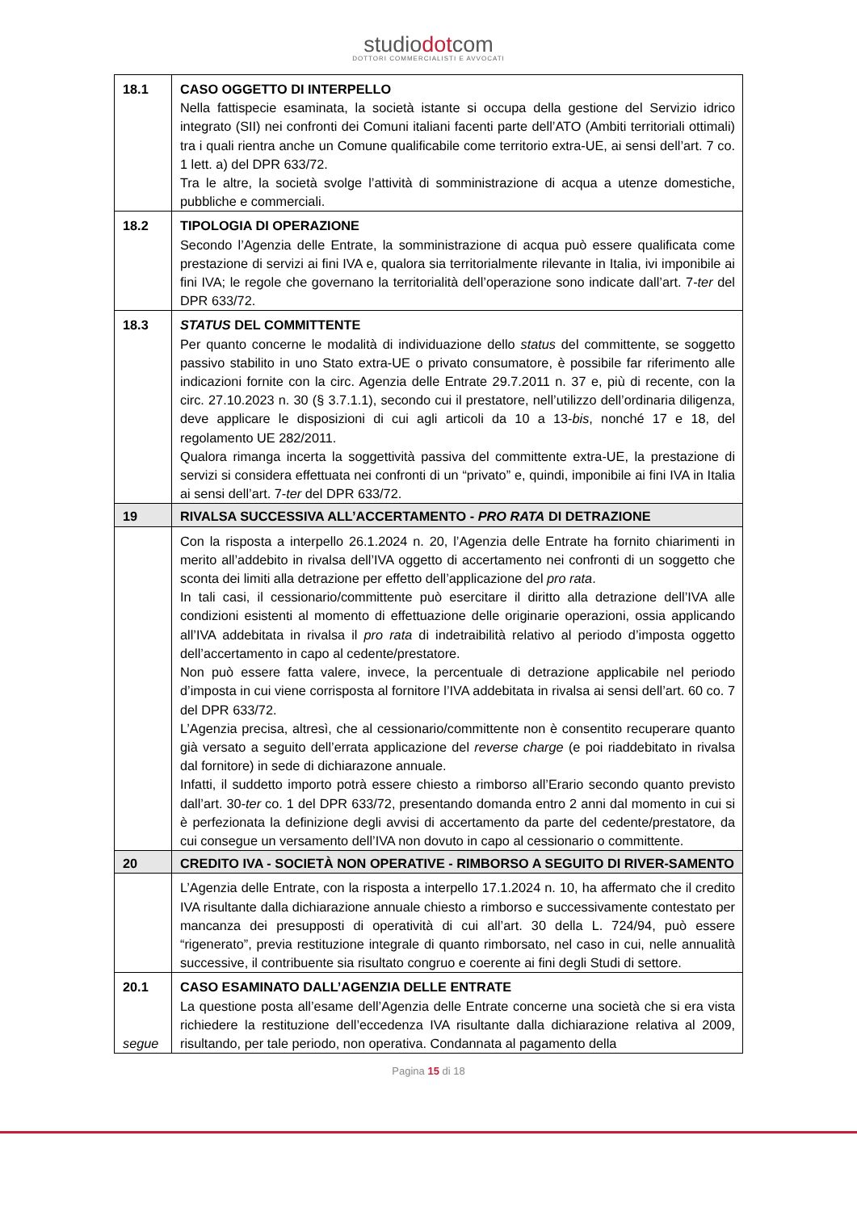studiodotcom
DOTTORI COMMERCIALISTI E AVVOCATI
| 18.1 | CASO OGGETTO DI INTERPELLO Nella fattispecie esaminata, la società istante si occupa della gestione del Servizio idrico integrato (SII) nei confronti dei Comuni italiani facenti parte dell’ATO (Ambiti territoriali ottimali) tra i quali rientra anche un Comune qualificabile come territorio extra-UE, ai sensi dell’art. 7 co. 1 lett. a) del DPR 633/72. Tra le altre, la società svolge l’attività di somministrazione di acqua a utenze domestiche, pubbliche e commerciali. |
| 18.2 | TIPOLOGIA DI OPERAZIONE Secondo l’Agenzia delle Entrate, la somministrazione di acqua può essere qualificata come prestazione di servizi ai fini IVA e, qualora sia territorialmente rilevante in Italia, ivi imponibile ai fini IVA; le regole che governano la territorialità dell’operazione sono indicate dall’art. 7- ter del DPR 633/72. |
| 18.3 | STATUS DEL COMMITTENTE Per quanto concerne le modalità di individuazione dello status del committente, se soggetto passivo stabilito in uno Stato extra-UE o privato consumatore, è possibile far riferimento alle indicazioni fornite con la circ. Agenzia delle Entrate 29.7.2011 n. 37 e, più di recente, con la circ. 27.10.2023 n. 30 (§ 3.7.1.1), secondo cui il prestatore, nell’utilizzo dell’ordinaria diligenza, deve applicare le disposizioni di cui agli articoli da 10 a 13- bis , nonché 17 e 18, del regolamento UE 282/2011. Qualora rimanga incerta la soggettività passiva del committente extra-UE, la prestazione di servizi si considera effettuata nei confronti di un “privato” e, quindi, imponibile ai fini IVA in Italia ai sensi dell’art. 7- ter del DPR 633/72. |
| 19 | RIVALSA SUCCESSIVA ALL’ACCERTAMENTO - PRO RATA DI DETRAZIONE |
| | Con la risposta a interpello 26.1.2024 n. 20, l’Agenzia delle Entrate ha fornito chiarimenti in merito all’addebito in rivalsa dell’IVA oggetto di accertamento nei confronti di un soggetto che sconta dei limiti alla detrazione per effetto dell’applicazione del pro rata . In tali casi, il cessionario/committente può esercitare il diritto alla detrazione dell’IVA alle condizioni esistenti al momento di effettuazione delle originarie operazioni, ossia applicando all’IVA addebitata in rivalsa il pro rata di indetraibilità relativo al periodo d’imposta oggetto dell’accertamento in capo al cedente/prestatore. Non può essere fatta valere, invece, la percentuale di detrazione applicabile nel periodo d’imposta in cui viene corrisposta al fornitore l’IVA addebitata in rivalsa ai sensi dell’art. 60 co. 7 del DPR 633/72. L’Agenzia precisa, altresì, che al cessionario/committente non è consentito recuperare quanto già versato a seguito dell’errata applicazione del reverse charge (e poi riaddebitato in rivalsa dal fornitore) in sede di dichiarazone annuale. Infatti, il suddetto importo potrà essere chiesto a rimborso all’Erario secondo quanto previsto dall’art. 30- ter co. 1 del DPR 633/72, presentando domanda entro 2 anni dal momento in cui si è perfezionata la definizione degli avvisi di accertamento da parte del cedente/prestatore, da cui consegue un versamento dell’IVA non dovuto in capo al cessionario o committente. |
| 20 | CREDITO IVA - SOCIETÀ NON OPERATIVE - RIMBORSO A SEGUITO DI RIVER-SAMENTO |
| | L’Agenzia delle Entrate, con la risposta a interpello 17.1.2024 n. 10, ha affermato che il credito IVA risultante dalla dichiarazione annuale chiesto a rimborso e successivamente contestato per mancanza dei presupposti di operatività di cui all’art. 30 della L. 724/94, può essere “rigenerato”, previa restituzione integrale di quanto rimborsato, nel caso in cui, nelle annualità successive, il contribuente sia risultato congruo e coerente ai fini degli Studi di settore. |
| 20.1 segue | CASO ESAMINATO DALL’AGENZIA DELLE ENTRATE La questione posta all’esame dell’Agenzia delle Entrate concerne una società che si era vista richiedere la restituzione dell’eccedenza IVA risultante dalla dichiarazione relativa al 2009, risultando, per tale periodo, non operativa. Condannata al pagamento della |
Pagina 15 di 18